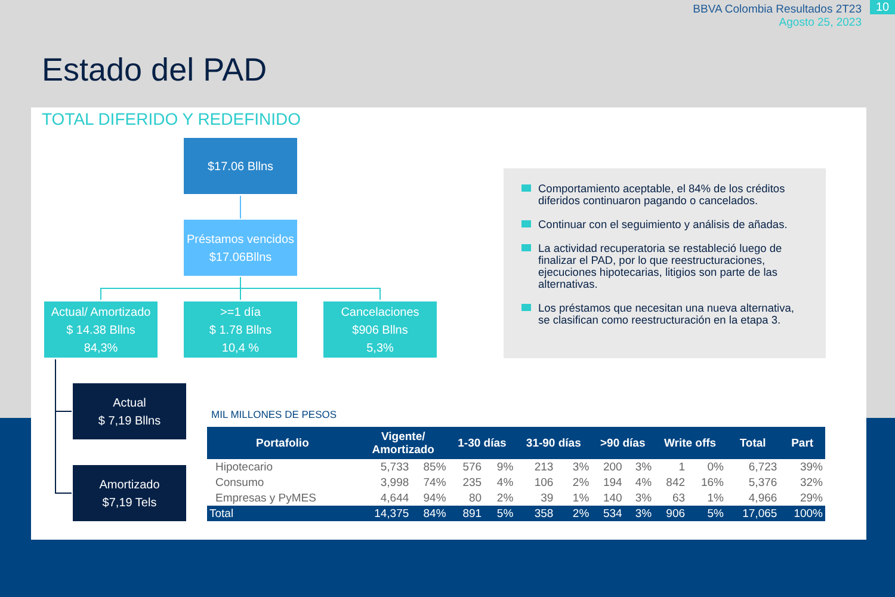BBVA Colombia Resultados 2T23
Agosto 25, 2023
10
Estado del PAD
TOTAL DIFERIDO Y REDEFINIDO
$17.06 Bllns
Préstamos vencidos
$17.06Bllns
Actual/ Amortizado
$ 14.38 Bllns
84,3%
>=1 día
$ 1.78 Bllns
10,4 %
Cancelaciones
$906 Bllns
5,3%
Actual
$ 7,19 Bllns
Amortizado
$7,19 Tels
Comportamiento aceptable, el 84% de los créditos diferidos continuaron pagando o cancelados.
Continuar con el seguimiento y análisis de añadas.
La actividad recuperatoria se restableció luego de finalizar el PAD, por lo que reestructuraciones, ejecuciones hipotecarias, litigios son parte de las alternativas.
Los préstamos que necesitan una nueva alternativa, se clasifican como reestructuración en la etapa 3.
MIL MILLONES DE PESOS
| Portafolio | Vigente/ Amortizado | | 1-30 días | | 31-90 días | | >90 días | | Write offs | | Total | Part |
| --- | --- | --- | --- | --- | --- | --- | --- | --- | --- | --- | --- | --- |
| Hipotecario | 5,733 | 85% | 576 | 9% | 213 | 3% | 200 | 3% | 1 | 0% | 6,723 | 39% |
| Consumo | 3,998 | 74% | 235 | 4% | 106 | 2% | 194 | 4% | 842 | 16% | 5,376 | 32% |
| Empresas y PyMES | 4,644 | 94% | 80 | 2% | 39 | 1% | 140 | 3% | 63 | 1% | 4,966 | 29% |
| Total | 14,375 | 84% | 891 | 5% | 358 | 2% | 534 | 3% | 906 | 5% | 17,065 | 100% |